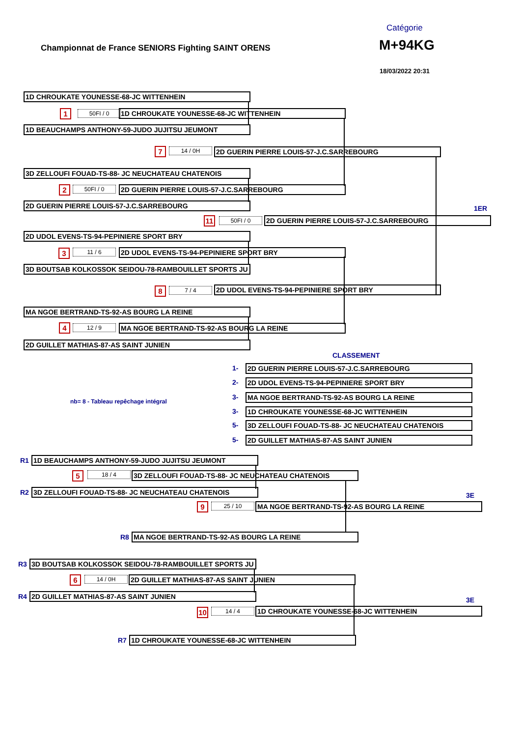Championnat de France SENIORS Fighting SAINT ORENS
Catégorie
M+94KG
18/03/2022 20:31
1D CHROUKATE YOUNESSE-68-JC WITTENHEIN
1 50FI / 0 1D CHROUKATE YOUNESSE-68-JC WITTENHEIN
1D BEAUCHAMPS ANTHONY-59-JUDO JUJITSU JEUMONT
7 14 / 0H 2D GUERIN PIERRE LOUIS-57-J.C.SARREBOURG
3D ZELLOUFI FOUAD-TS-88- JC NEUCHATEAU CHATENOIS
2 50FI / 0 2D GUERIN PIERRE LOUIS-57-J.C.SARREBOURG
2D GUERIN PIERRE LOUIS-57-J.C.SARREBOURG 1ER
11 50FI / 0 2D GUERIN PIERRE LOUIS-57-J.C.SARREBOURG
2D UDOL EVENS-TS-94-PEPINIERE SPORT BRY
3 11 / 6 2D UDOL EVENS-TS-94-PEPINIERE SPORT BRY
3D BOUTSAB KOLKOSSOK SEIDOU-78-RAMBOUILLET SPORTS JU
8 7 / 4 2D UDOL EVENS-TS-94-PEPINIERE SPORT BRY
MA NGOE BERTRAND-TS-92-AS BOURG LA REINE
4 12 / 9 MA NGOE BERTRAND-TS-92-AS BOURG LA REINE
2D GUILLET MATHIAS-87-AS SAINT JUNIEN
CLASSEMENT
nb= 8 - Tableau repêchage intégral
1- 2D GUERIN PIERRE LOUIS-57-J.C.SARREBOURG
2- 2D UDOL EVENS-TS-94-PEPINIERE SPORT BRY
3- MA NGOE BERTRAND-TS-92-AS BOURG LA REINE
3- 1D CHROUKATE YOUNESSE-68-JC WITTENHEIN
5- 3D ZELLOUFI FOUAD-TS-88- JC NEUCHATEAU CHATENOIS
5- 2D GUILLET MATHIAS-87-AS SAINT JUNIEN
R1 1D BEAUCHAMPS ANTHONY-59-JUDO JUJITSU JEUMONT
5 18 / 4 3D ZELLOUFI FOUAD-TS-88- JC NEUCHATEAU CHATENOIS
R2 3D ZELLOUFI FOUAD-TS-88- JC NEUCHATEAU CHATENOIS
3E
9 25 / 10 MA NGOE BERTRAND-TS-92-AS BOURG LA REINE
R8 MA NGOE BERTRAND-TS-92-AS BOURG LA REINE
R3 3D BOUTSAB KOLKOSSOK SEIDOU-78-RAMBOUILLET SPORTS JU
6 14 / 0H 2D GUILLET MATHIAS-87-AS SAINT JUNIEN
R4 2D GUILLET MATHIAS-87-AS SAINT JUNIEN
3E
10 14 / 4 1D CHROUKATE YOUNESSE-68-JC WITTENHEIN
R7 1D CHROUKATE YOUNESSE-68-JC WITTENHEIN